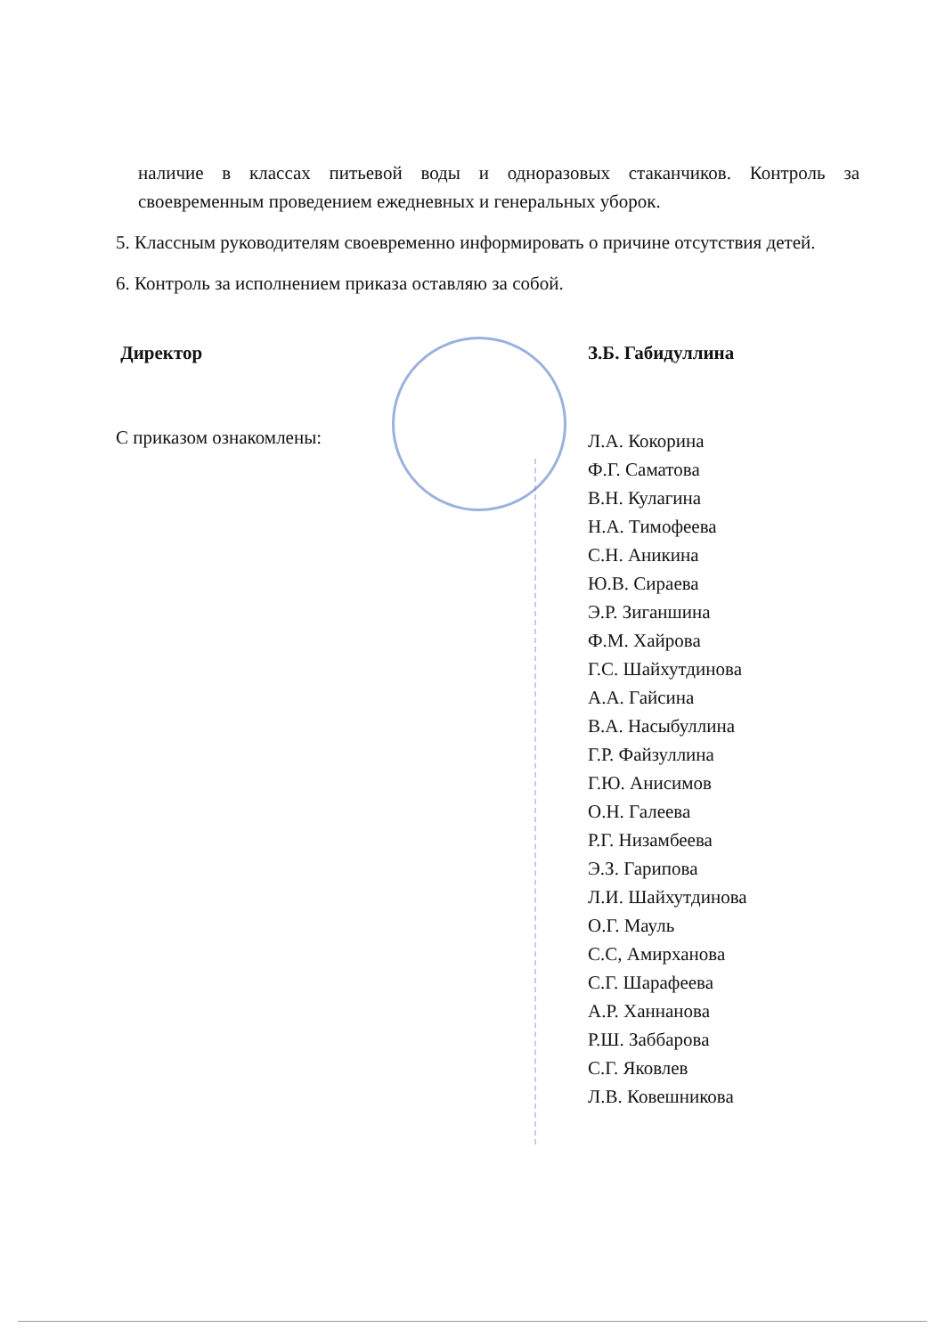наличие в классах питьевой воды и одноразовых стаканчиков. Контроль за своевременным проведением ежедневных и генеральных уборок.
5. Классным руководителям своевременно информировать о причине отсутствия детей.
6. Контроль за исполнением приказа оставляю за собой.
Директор З.Б. Габидуллина
С приказом ознакомлены:
Л.А. Кокорина
Ф.Г. Саматова
В.Н. Кулагина
Н.А. Тимофеева
С.Н. Аникина
Ю.В. Сираева
Э.Р. Зиганшина
Ф.М. Хайрова
Г.С. Шайхутдинова
А.А. Гайсина
В.А. Насыбуллина
Г.Р. Файзуллина
Г.Ю. Анисимов
О.Н. Галеева
Р.Г. Низамбеева
Э.З. Гарипова
Л.И. Шайхутдинова
О.Г. Мауль
С.С, Амирханова
С.Г. Шарафеева
А.Р. Ханнанова
Р.Ш. Заббарова
С.Г. Яковлев
Л.В. Ковешникова